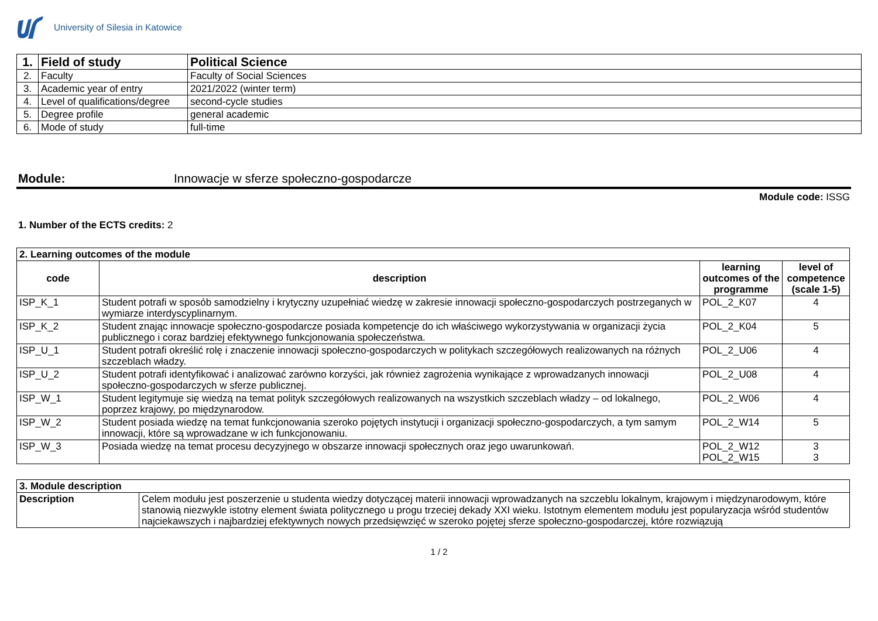University of Silesia in Katowice
| 1. | Field of study | Political Science |
| 2. | Faculty | Faculty of Social Sciences |
| 3. | Academic year of entry | 2021/2022 (winter term) |
| 4. | Level of qualifications/degree | second-cycle studies |
| 5. | Degree profile | general academic |
| 6. | Mode of study | full-time |
Module: Innowacje w sferze społeczno-gospodarcze
Module code: ISSG
1. Number of the ECTS credits: 2
| 2. Learning outcomes of the module | | | |
| code | description | learning outcomes of the programme | level of competence (scale 1-5) |
| ISP_K_1 | Student potrafi w sposób samodzielny i krytyczny uzupełniać wiedzę w zakresie innowacji społeczno-gospodarczych postrzeganych w wymiarze interdyscyplinarnym. | POL_2_K07 | 4 |
| ISP_K_2 | Student znając innowacje społeczno-gospodarcze posiada kompetencje do ich właściwego wykorzystywania w organizacji życia publicznego i coraz bardziej efektywnego funkcjonowania społeczeństwa. | POL_2_K04 | 5 |
| ISP_U_1 | Student potrafi określić rolę i znaczenie innowacji społeczno-gospodarczych w politykach szczegółowych realizowanych na różnych szczeblach władzy. | POL_2_U06 | 4 |
| ISP_U_2 | Student potrafi identyfikować i analizować zarówno korzyści, jak również zagrożenia wynikające z wprowadzanych innowacji społeczno-gospodarczych w sferze publicznej. | POL_2_U08 | 4 |
| ISP_W_1 | Student legitymuje się wiedzą na temat polityk szczegółowych realizowanych na wszystkich szczeblach władzy – od lokalnego, poprzez krajowy, po międzynarodow. | POL_2_W06 | 4 |
| ISP_W_2 | Student posiada wiedzę na temat funkcjonowania szeroko pojętych instytucji i organizacji społeczno-gospodarczych, a tym samym innowacji, które są wprowadzane w ich funkcjonowaniu. | POL_2_W14 | 5 |
| ISP_W_3 | Posiada wiedzę na temat procesu decyzyjnego w obszarze innowacji społecznych oraz jego uwarunkowań. | POL_2_W12 POL_2_W15 | 3 3 |
| 3. Module description | |
| Description | Celem modułu jest poszerzenie u studenta wiedzy dotyczącej materii innowacji wprowadzanych na szczeblu lokalnym, krajowym i międzynarodowym, które stanowią niezwykle istotny element świata politycznego u progu trzeciej dekady XXI wieku. Istotnym elementem modułu jest popularyzacja wśród studentów najciekawszych i najbardziej efektywnych nowych przedsięwzięć w szeroko pojętej sferze społeczno-gospodarczej, które rozwiązują |
1 / 2